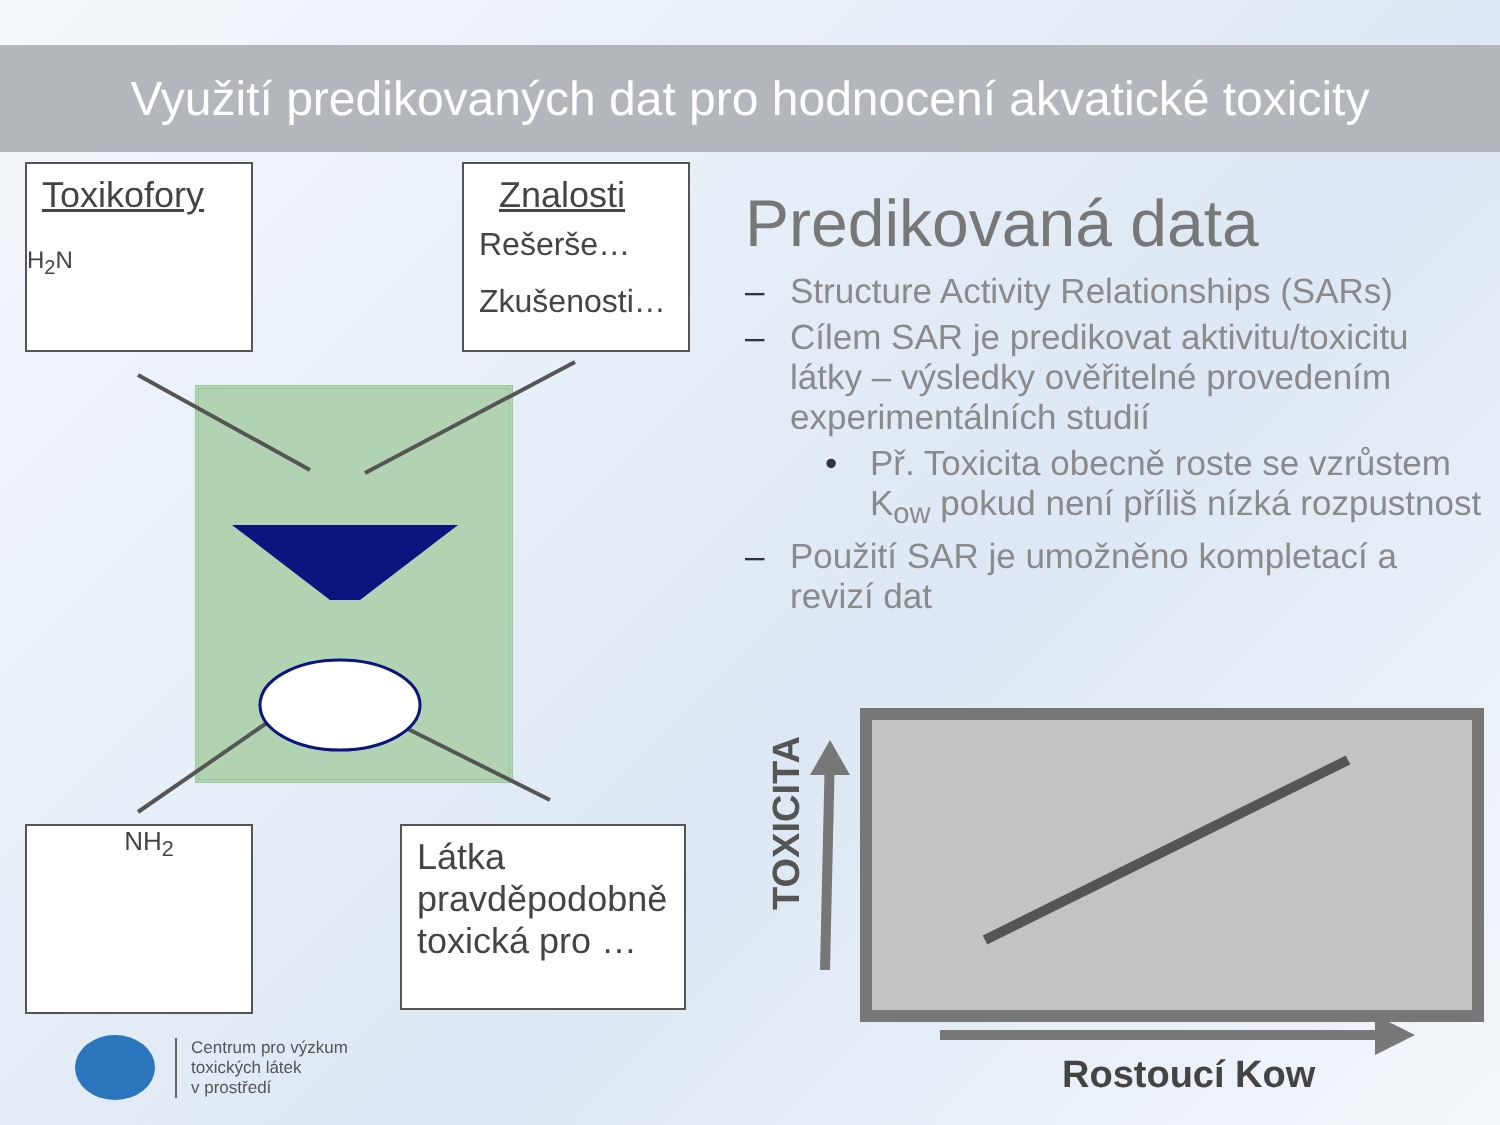Využití predikovaných dat pro hodnocení akvatické toxicity
Toxikofory
H<sub>2</sub>N
Znalosti
Rešerše…
Zkušenosti…
NH<sub>2</sub>
Látka pravděpodobně toxická pro …
Centrum pro výzkum
toxických látek
v prostředí
Predikovaná data
– Structure Activity Relationships (SARs)
– Cílem SAR je predikovat aktivitu/toxicitu látky – výsledky ověřitelné provedením experimentálních studií
• Př. Toxicita obecně roste se vzrůstem K<sub>ow</sub> pokud není příliš nízká rozpustnost
– Použití SAR je umožněno kompletací a revizí dat
TOXICITA
Rostoucí Kow